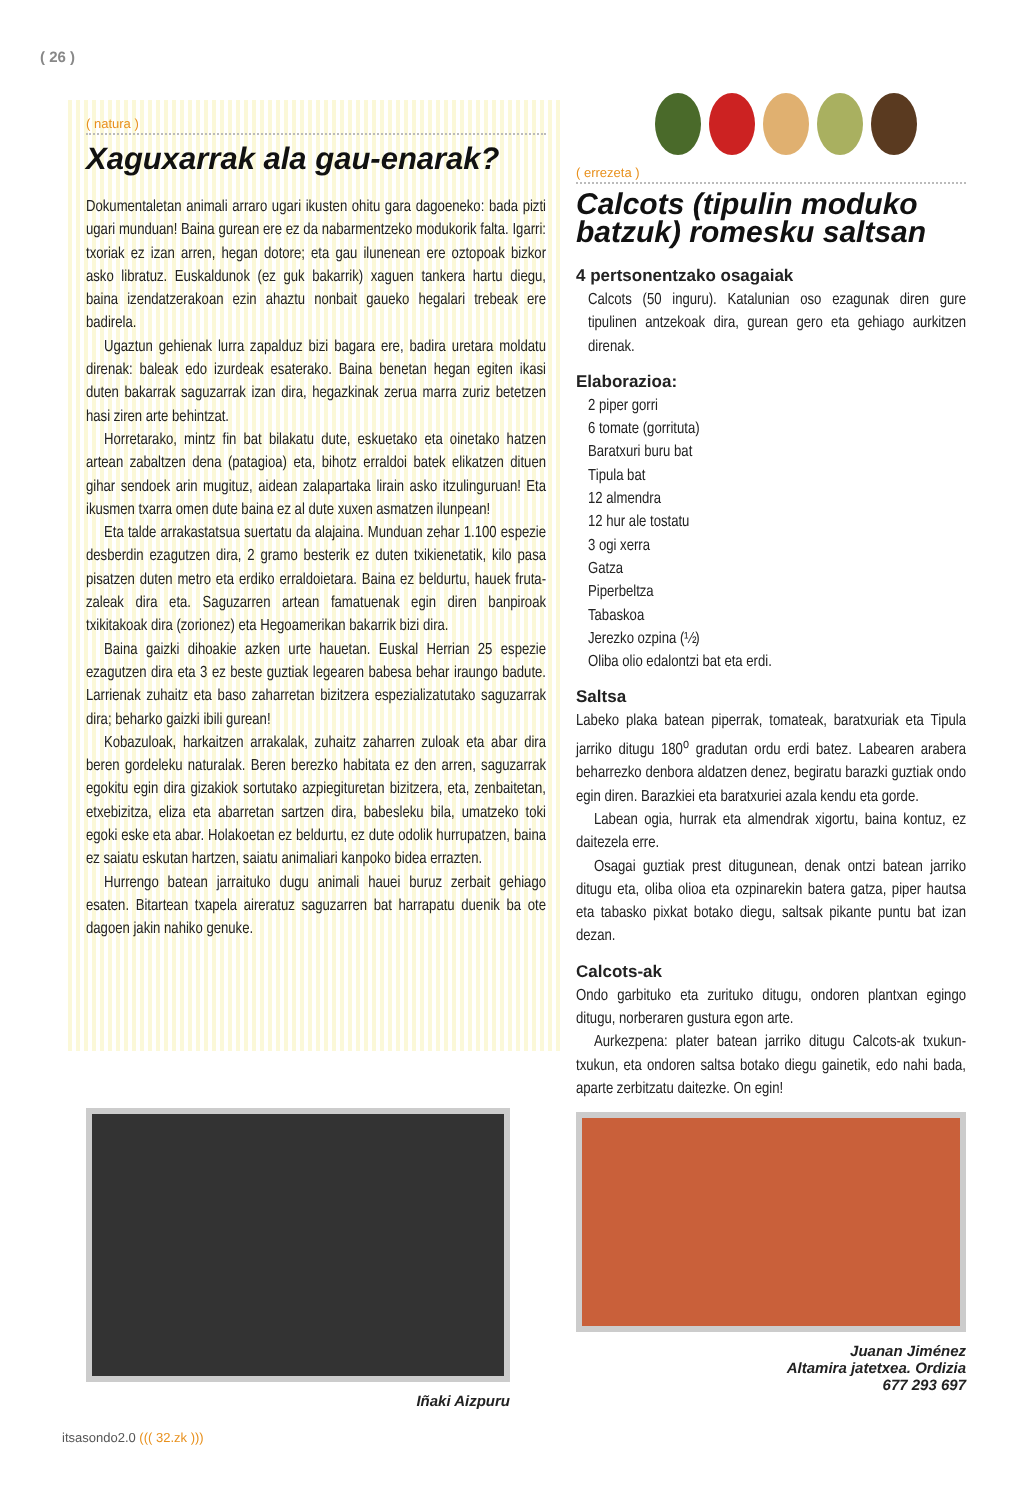( 26 )
( natura )
Xaguxarrak ala gau-enarak?
Dokumentaletan animali arraro ugari ikusten ohitu gara dagoeneko: bada pizti ugari munduan! Baina gurean ere ez da nabarmentzeko modukorik falta. Igarri: txoriak ez izan arren, hegan dotore; eta gau ilunenean ere oztopoak bizkor asko libratuz. Euskaldunok (ez guk bakarrik) xaguen tankera hartu diegu, baina izendatzerakoan ezin ahaztu nonbait gaueko hegalari trebeak ere badirela.
Ugaztun gehienak lurra zapalduz bizi bagara ere, badira uretara moldatu direnak: baleak edo izurdeak esaterako. Baina benetan hegan egiten ikasi duten bakarrak saguzarrak izan dira, hegazkinak zerua marra zuriz betetzen hasi ziren arte behintzat.
Horretarako, mintz fin bat bilakatu dute, eskuetako eta oinetako hatzen artean zabaltzen dena (patagioa) eta, bihotz erraldoi batek elikatzen dituen gihar sendoek arin mugituz, aidean zalapartaka lirain asko itzulinguruan! Eta ikusmen txarra omen dute baina ez al dute xuxen asmatzen ilunpean!
Eta talde arrakastatsua suertatu da alajaina. Munduan zehar 1.100 espezie desberdin ezagutzen dira, 2 gramo besterik ez duten txikienetatik, kilo pasa pisatzen duten metro eta erdiko erraldoietara. Baina ez beldurtu, hauek fruta-zaleak dira eta. Saguzarren artean famatuenak egin diren banpiroak txikitakoak dira (zorionez) eta Hegoamerikan bakarrik bizi dira.
Baina gaizki dihoakie azken urte hauetan. Euskal Herrian 25 espezie ezagutzen dira eta 3 ez beste guztiak legearen babesa behar iraungo badute. Larrienak zuhaitz eta baso zaharretan bizitzera espezializatutako saguzarrak dira; beharko gaizki ibili gurean!
Kobazuloak, harkaitzen arrakalak, zuhaitz zaharren zuloak eta abar dira beren gordeleku naturalak. Beren berezko habitata ez den arren, saguzarrak egokitu egin dira gizakiok sortutako azpiegituretan bizitzera, eta, zenbaitetan, etxebizitza, eliza eta abarretan sartzen dira, babesleku bila, umatzeko toki egoki eske eta abar. Holakoetan ez beldurtu, ez dute odolik hurrupatzen, baina ez saiatu eskutan hartzen, saiatu animaliari kanpoko bidea errazten.
Hurrengo batean jarraituko dugu animali hauei buruz zerbait gehiago esaten. Bitartean txapela aireratuz saguzarren bat harrapatu duenik ba ote dagoen jakin nahiko genuke.
Iñaki Aizpuru
( errezeta )
Calcots (tipulin moduko batzuk) romesku saltsan
4 pertsonentzako osagaiak
Calcots (50 inguru). Katalunian oso ezagunak diren gure tipulinen antzekoak dira, gurean gero eta gehiago aurkitzen direnak.
Elaborazioa:
2 piper gorri
6 tomate (gorrituta)
Baratxuri buru bat
Tipula bat
12 almendra
12 hur ale tostatu
3 ogi xerra
Gatza
Piperbeltza
Tabaskoa
Jerezko ozpina (½)
Oliba olio edalontzi bat eta erdi.
Saltsa
Labeko plaka batean piperrak, tomateak, baratxuriak eta Tipula jarriko ditugu 180<sup>o</sup> gradutan ordu erdi batez. Labearen arabera beharrezko denbora aldatzen denez, begiratu barazki guztiak ondo egin diren. Barazkiei eta baratxuriei azala kendu eta gorde.
Labean ogia, hurrak eta almendrak xigortu, baina kontuz, ez daitezela erre.
Osagai guztiak prest ditugunean, denak ontzi batean jarriko ditugu eta, oliba olioa eta ozpinarekin batera gatza, piper hautsa eta tabasko pixkat botako diegu, saltsak pikante puntu bat izan dezan.
Calcots-ak
Ondo garbituko eta zurituko ditugu, ondoren plantxan egingo ditugu, norberaren gustura egon arte.
Aurkezpena: plater batean jarriko ditugu Calcots-ak txukun-txukun, eta ondoren saltsa botako diegu gainetik, edo nahi bada, aparte zerbitzatu daitezke. On egin!
Juanan Jiménez
Altamira jatetxea. Ordizia
677 293 697
itsasondo2.0 ((( 32.zk )))